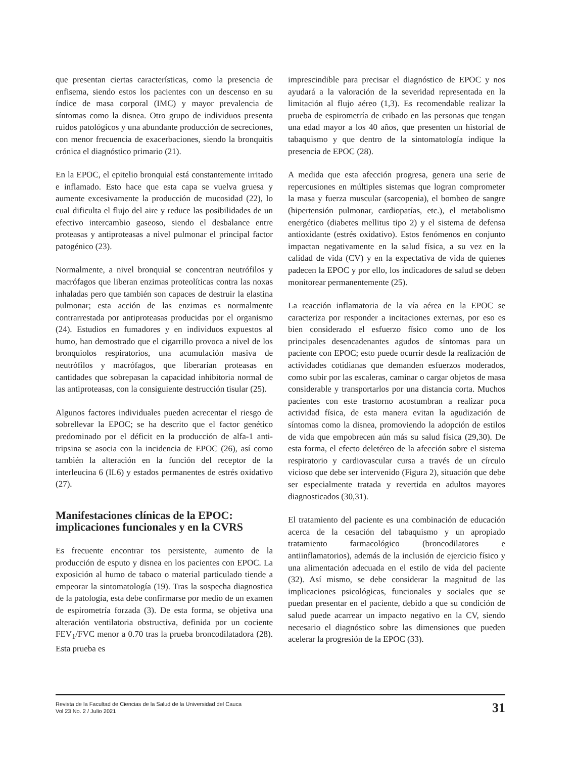que presentan ciertas características, como la presencia de enfisema, siendo estos los pacientes con un descenso en su índice de masa corporal (IMC) y mayor prevalencia de síntomas como la disnea. Otro grupo de individuos presenta ruidos patológicos y una abundante producción de secreciones, con menor frecuencia de exacerbaciones, siendo la bronquitis crónica el diagnóstico primario (21).
En la EPOC, el epitelio bronquial está constantemente irritado e inflamado. Esto hace que esta capa se vuelva gruesa y aumente excesivamente la producción de mucosidad (22), lo cual dificulta el flujo del aire y reduce las posibilidades de un efectivo intercambio gaseoso, siendo el desbalance entre proteasas y antiproteasas a nivel pulmonar el principal factor patogénico (23).
Normalmente, a nivel bronquial se concentran neutrófilos y macrófagos que liberan enzimas proteolíticas contra las noxas inhaladas pero que también son capaces de destruir la elastina pulmonar; esta acción de las enzimas es normalmente contrarrestada por antiproteasas producidas por el organismo (24). Estudios en fumadores y en individuos expuestos al humo, han demostrado que el cigarrillo provoca a nivel de los bronquiolos respiratorios, una acumulación masiva de neutrófilos y macrófagos, que liberarían proteasas en cantidades que sobrepasan la capacidad inhibitoria normal de las antiproteasas, con la consiguiente destrucción tisular (25).
Algunos factores individuales pueden acrecentar el riesgo de sobrellevar la EPOC; se ha descrito que el factor genético predominado por el déficit en la producción de alfa-1 anti-tripsina se asocia con la incidencia de EPOC (26), así como también la alteración en la función del receptor de la interleucina 6 (IL6) y estados permanentes de estrés oxidativo (27).
Manifestaciones clínicas de la EPOC: implicaciones funcionales y en la CVRS
Es frecuente encontrar tos persistente, aumento de la producción de esputo y disnea en los pacientes con EPOC. La exposición al humo de tabaco o material particulado tiende a empeorar la sintomatología (19). Tras la sospecha diagnostica de la patología, esta debe confirmarse por medio de un examen de espirometría forzada (3). De esta forma, se objetiva una alteración ventilatoria obstructiva, definida por un cociente FEV<sub>1</sub>/FVC menor a 0.70 tras la prueba broncodilatadora (28). Esta prueba es
imprescindible para precisar el diagnóstico de EPOC y nos ayudará a la valoración de la severidad representada en la limitación al flujo aéreo (1,3). Es recomendable realizar la prueba de espirometría de cribado en las personas que tengan una edad mayor a los 40 años, que presenten un historial de tabaquismo y que dentro de la sintomatología indique la presencia de EPOC (28).
A medida que esta afección progresa, genera una serie de repercusiones en múltiples sistemas que logran comprometer la masa y fuerza muscular (sarcopenia), el bombeo de sangre (hipertensión pulmonar, cardiopatías, etc.), el metabolismo energético (diabetes mellitus tipo 2) y el sistema de defensa antioxidante (estrés oxidativo). Estos fenómenos en conjunto impactan negativamente en la salud física, a su vez en la calidad de vida (CV) y en la expectativa de vida de quienes padecen la EPOC y por ello, los indicadores de salud se deben monitorear permanentemente (25).
La reacción inflamatoria de la vía aérea en la EPOC se caracteriza por responder a incitaciones externas, por eso es bien considerado el esfuerzo físico como uno de los principales desencadenantes agudos de síntomas para un paciente con EPOC; esto puede ocurrir desde la realización de actividades cotidianas que demanden esfuerzos moderados, como subir por las escaleras, caminar o cargar objetos de masa considerable y transportarlos por una distancia corta. Muchos pacientes con este trastorno acostumbran a realizar poca actividad física, de esta manera evitan la agudización de síntomas como la disnea, promoviendo la adopción de estilos de vida que empobrecen aún más su salud física (29,30). De esta forma, el efecto deletéreo de la afección sobre el sistema respiratorio y cardiovascular cursa a través de un círculo vicioso que debe ser intervenido (Figura 2), situación que debe ser especialmente tratada y revertida en adultos mayores diagnosticados (30,31).
El tratamiento del paciente es una combinación de educación acerca de la cesación del tabaquismo y un apropiado tratamiento farmacológico (broncodilatores e antiinflamatorios), además de la inclusión de ejercicio físico y una alimentación adecuada en el estilo de vida del paciente (32). Así mismo, se debe considerar la magnitud de las implicaciones psicológicas, funcionales y sociales que se puedan presentar en el paciente, debido a que su condición de salud puede acarrear un impacto negativo en la CV, siendo necesario el diagnóstico sobre las dimensiones que pueden acelerar la progresión de la EPOC (33).
Revista de la Facultad de Ciencias de la Salud de la Universidad del Cauca
Vol 23 No. 2 / Julio 2021
31